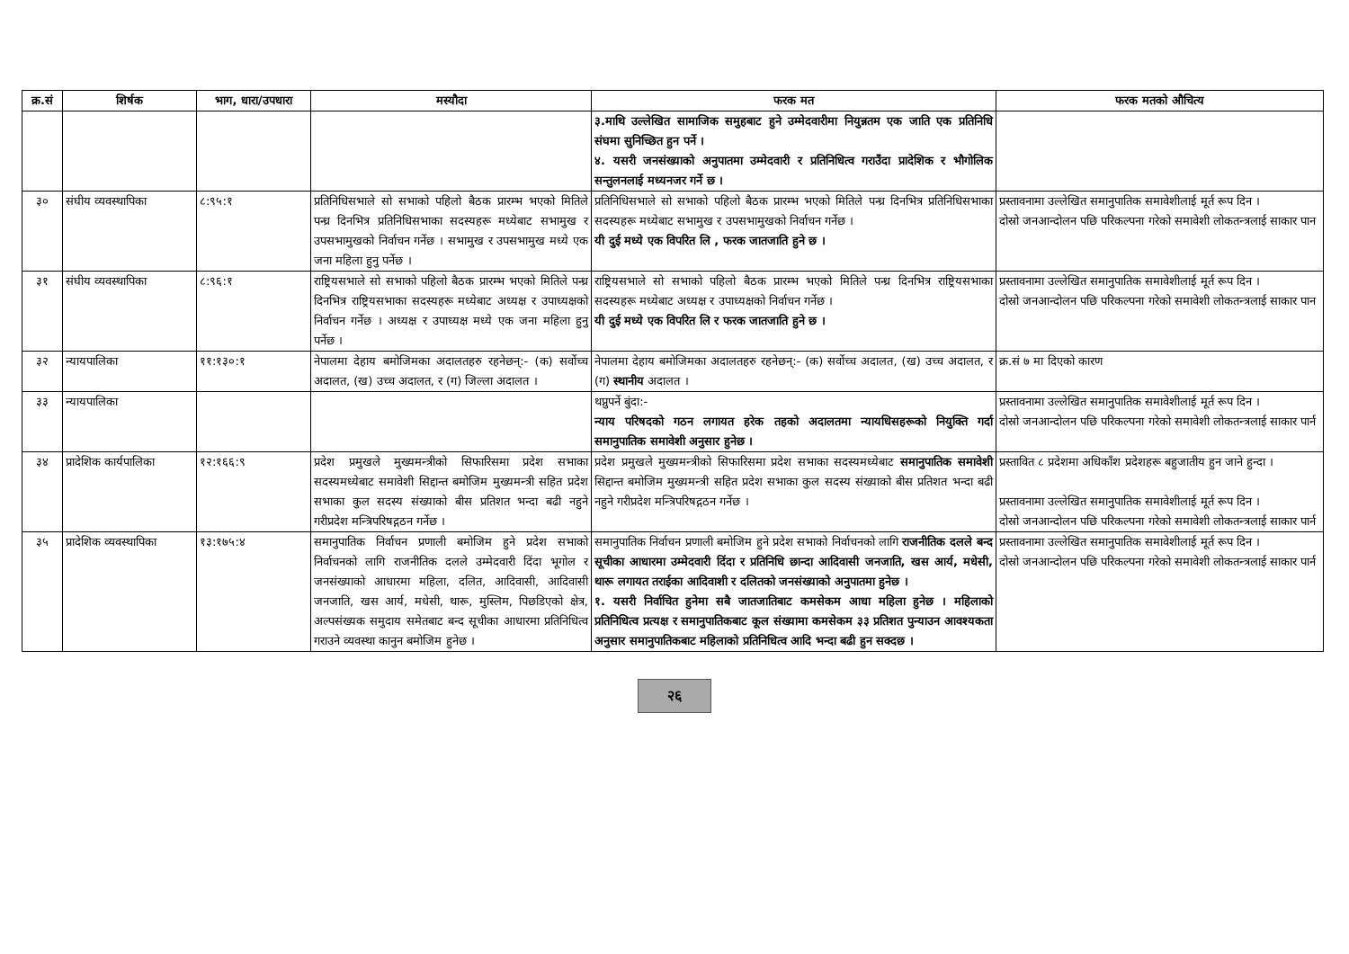| क्र.सं | शिर्षक | भाग, धारा/उपधारा | मस्यौदा | फरक मत | फरक मतको औचित्य |
| --- | --- | --- | --- | --- | --- |
| | | | | ३.माथि उल्लेखित सामाजिक समुहबाट हुने उम्मेदवारीमा नियुन्नतम एक जाति एक प्रतिनिधि संघमा सुनिच्छित हुन पर्ने । ४. यसरी जनसंख्याको अनुपातमा उम्मेदवारी र प्रतिनिधित्व गराउँदा प्रादेशिक र भौगोलिक सन्तुलनलाई मध्यनजर गर्ने छ । | |
| ३० | संघीय व्यवस्थापिका | ८:९५:१ | प्रतिनिधिसभाले सो सभाको पहिलो बैठक प्रारम्भ भएको मितिले पन्ध्र दिनभित्र प्रतिनिधिसभाका सदस्यहरू मध्येबाट सभामुख र उपसभामुखको निर्वाचन गर्नेछ । सभामुख र उपसभामुख मध्ये एक जना महिला हुनु पर्नेछ । | प्रतिनिधिसभाले सो सभाको पहिलो बैठक प्रारम्भ भएको मितिले पन्ध्र दिनभित्र प्रतिनिधिसभाका सदस्यहरू मध्येबाट सभामुख र उपसभामुखको निर्वाचन गर्नेछ । यी दुई मध्ये एक विपरित लि , फरक जातजाति हुने छ । | प्रस्तावनामा उल्लेखित समानुपातिक समावेशीलाई मूर्त रूप दिन । दोस्रो जनआन्दोलन पछि परिकल्पना गरेको समावेशी लोकतन्त्रलाई साकार पान |
| ३१ | संघीय व्यवस्थापिका | ८:९६:१ | राष्ट्रियसभाले सो सभाको पहिलो बैठक प्रारम्भ भएको मितिले पन्ध्र दिनभित्र राष्ट्रियसभाका सदस्यहरू मध्येबाट अध्यक्ष र उपाध्यक्षको निर्वाचन गर्नेछ । अध्यक्ष र उपाध्यक्ष मध्ये एक जना महिला हुनु पर्नेछ । | राष्ट्रियसभाले सो सभाको पहिलो बैठक प्रारम्भ भएको मितिले पन्ध्र दिनभित्र राष्ट्रियसभाका सदस्यहरू मध्येबाट अध्यक्ष र उपाध्यक्षको निर्वाचन गर्नेछ । यी दुई मध्ये एक विपरित लि र फरक जातजाति हुने छ । | प्रस्तावनामा उल्लेखित समानुपातिक समावेशीलाई मूर्त रूप दिन । दोस्रो जनआन्दोलन पछि परिकल्पना गरेको समावेशी लोकतन्त्रलाई साकार पान |
| ३२ | न्यायपालिका | ११:१३०:१ | नेपालमा देहाय बमोजिमका अदालतहरु रहनेछन्:- (क) सर्वोच्च अदालत, (ख) उच्च अदालत, र (ग) जिल्ला अदालत । | नेपालमा देहाय बमोजिमका अदालतहरु रहनेछन्:- (क) सर्वोच्च अदालत, (ख) उच्च अदालत, र (ग) स्थानीय अदालत । | क्र.सं ७ मा दिएको कारण |
| ३३ | न्यायपालिका | | | थप्नुपर्ने बुंदा:- न्याय परिषदको गठन लगायत हरेक तहको अदालतमा न्यायधिसहरूको नियुक्ति गर्दा समानुपातिक समावेशी अनुसार हुनेछ । | प्रस्तावनामा उल्लेखित समानुपातिक समावेशीलाई मूर्त रूप दिन । दोस्रो जनआन्दोलन पछि परिकल्पना गरेको समावेशी लोकतन्त्रलाई साकार पार्न |
| ३४ | प्रादेशिक कार्यपालिका | १२:१६६:९ | प्रदेश प्रमुखले मुख्यमन्त्रीको सिफारिसमा प्रदेश सभाका सदस्यमध्येबाट समावेशी सिद्दान्त बमोजिम मुख्यमन्त्री सहित प्रदेश सभाका कुल सदस्य संख्याको बीस प्रतिशत भन्दा बढी नहुने गरीप्रदेश मन्त्रिपरिषद्गठन गर्नेछ । | प्रदेश प्रमुखले मुख्यमन्त्रीको सिफारिसमा प्रदेश सभाका सदस्यमध्येबाट समानुपातिक समावेशी सिद्दान्त बमोजिम मुख्यमन्त्री सहित प्रदेश सभाका कुल सदस्य संख्याको बीस प्रतिशत भन्दा बढी नहुने गरीप्रदेश मन्त्रिपरिषद्गठन गर्नेछ । | प्रस्तावित ८ प्रदेशमा अधिकाँश प्रदेशहरू बहुजातीय हुन जाने हुन्दा । प्रस्तावनामा उल्लेखित समानुपातिक समावेशीलाई मूर्त रूप दिन । दोस्रो जनआन्दोलन पछि परिकल्पना गरेको समावेशी लोकतन्त्रलाई साकार पार्न |
| ३५ | प्रादेशिक व्यवस्थापिका | १३:१७५:४ | समानुपातिक निर्वाचन प्रणाली बमोजिम हुने प्रदेश सभाको निर्वाचनको लागि राजनीतिक दलले उम्मेदवारी दिंदा भूगोल र जनसंख्याको आधारमा महिला, दलित, आदिवासी, आदिवासी जनजाति, खस आर्य, मधेसी, थारू, मुस्लिम, पिछडिएको क्षेत्र, अल्पसंख्यक समुदाय समेतबाट बन्द सूचीका आधारमा प्रतिनिधित्व गराउने व्यवस्था कानुन बमोजिम हुनेछ । | समानुपातिक निर्वाचन प्रणाली बमोजिम हुने प्रदेश सभाको निर्वाचनको लागि राजनीतिक दलले बन्द सूचीका आधारमा उम्मेदवारी दिंदा र प्रतिनिधि छान्दा आदिवासी जनजाति, खस आर्य, मधेसी, थारू लगायत तराईका आदिवाशी र दलितको जनसंख्याको अनुपातमा हुनेछ । १. यसरी निर्वाचित हुनेमा सबै जातजातिबाट कमसेकम आधा महिला हुनेछ । महिलाको प्रतिनिधित्व प्रत्यक्ष र समानुपातिकबाट कूल संख्यामा कमसेकम ३३ प्रतिशत पुन्याउन आवश्यकता अनुसार समानुपातिकबाट महिलाको प्रतिनिधित्व आदि भन्दा बढी हुन सक्दछ । | प्रस्तावनामा उल्लेखित समानुपातिक समावेशीलाई मूर्त रूप दिन । दोस्रो जनआन्दोलन पछि परिकल्पना गरेको समावेशी लोकतन्त्रलाई साकार पार्न |
२६